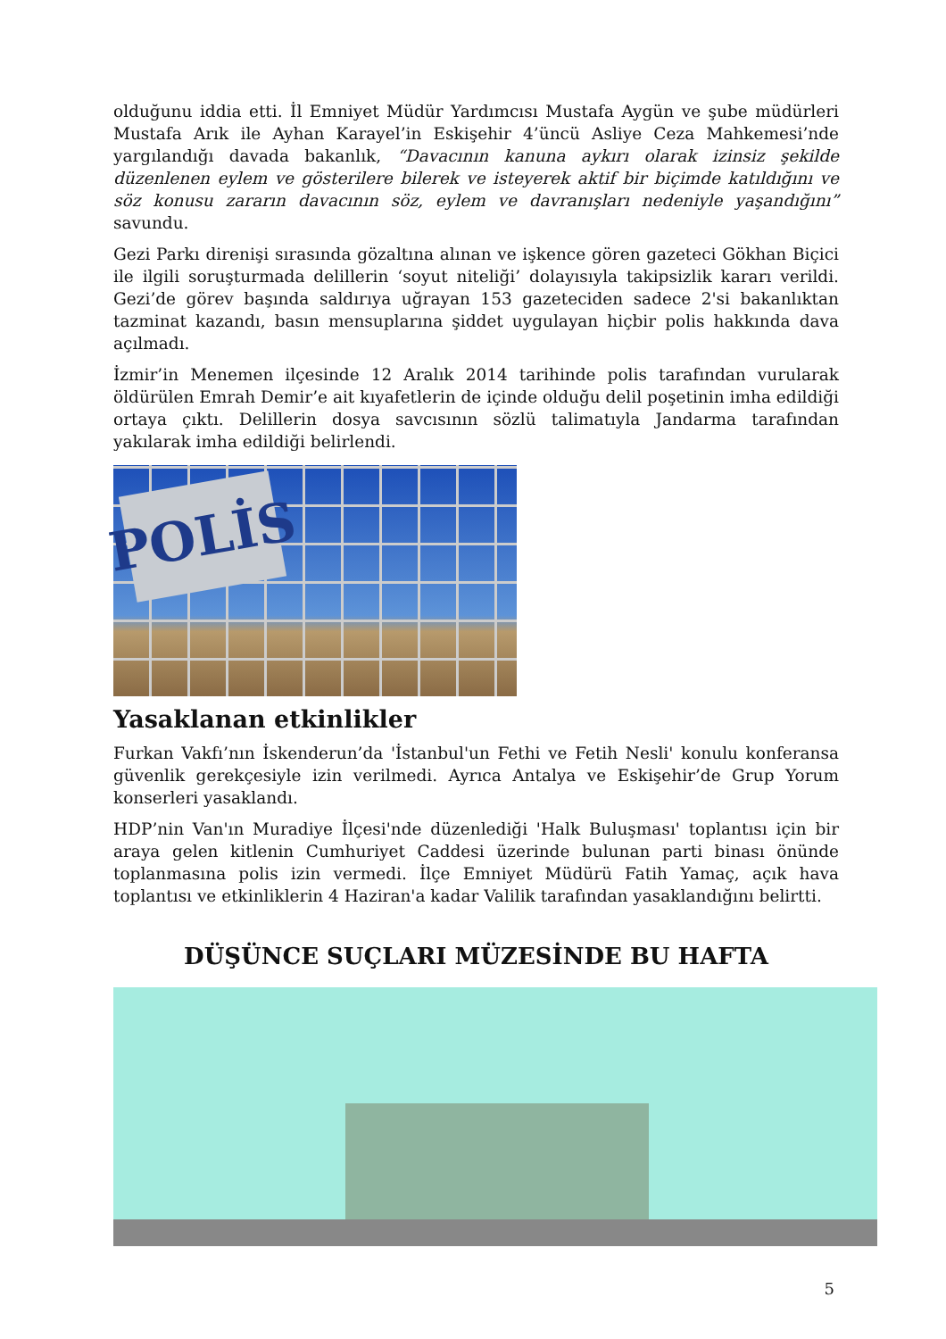olduğunu iddia etti. İl Emniyet Müdür Yardımcısı Mustafa Aygün ve şube müdürleri Mustafa Arık ile Ayhan Karayel’in Eskişehir 4’üncü Asliye Ceza Mahkemesi’nde yargılandığı davada bakanlık, “Davacının kanuna aykırı olarak izinsiz şekilde düzenlenen eylem ve gösterilere bilerek ve isteyerek aktif bir biçimde katıldığını ve söz konusu zararın davacının söz, eylem ve davranışları nedeniyle yaşandığını” savundu.
Gezi Parkı direnişi sırasında gözaltına alınan ve işkence gören gazeteci Gökhan Biçici ile ilgili soruşturmada delillerin ‘soyut niteliği’ dolayısıyla takipsizlik kararı verildi. Gezi’de görev başında saldırıya uğrayan 153 gazeteciden sadece 2'si bakanlıktan tazminat kazandı, basın mensuplarına şiddet uygulayan hiçbir polis hakkında dava açılmadı.
İzmir’in Menemen ilçesinde 12 Aralık 2014 tarihinde polis tarafından vurularak öldürülen Emrah Demir’e ait kıyafetlerin de içinde olduğu delil poşetinin imha edildiği ortaya çıktı. Delillerin dosya savcısının sözlü talimatıyla Jandarma tarafından yakılarak imha edildiği belirlendi.
POLİS
Yasaklanan etkinlikler
Furkan Vakfı’nın İskenderun’da 'İstanbul'un Fethi ve Fetih Nesli' konulu konferansa güvenlik gerekçesiyle izin verilmedi. Ayrıca Antalya ve Eskişehir’de Grup Yorum konserleri yasaklandı.
HDP’nin Van'ın Muradiye İlçesi'nde düzenlediği 'Halk Buluşması' toplantısı için bir araya gelen kitlenin Cumhuriyet Caddesi üzerinde bulunan parti binası önünde toplanmasına polis izin vermedi. İlçe Emniyet Müdürü Fatih Yamaç, açık hava toplantısı ve etkinliklerin 4 Haziran'a kadar Valilik tarafından yasaklandığını belirtti.
DÜŞÜNCE SUÇLARI MÜZESİNDE BU HAFTA
5